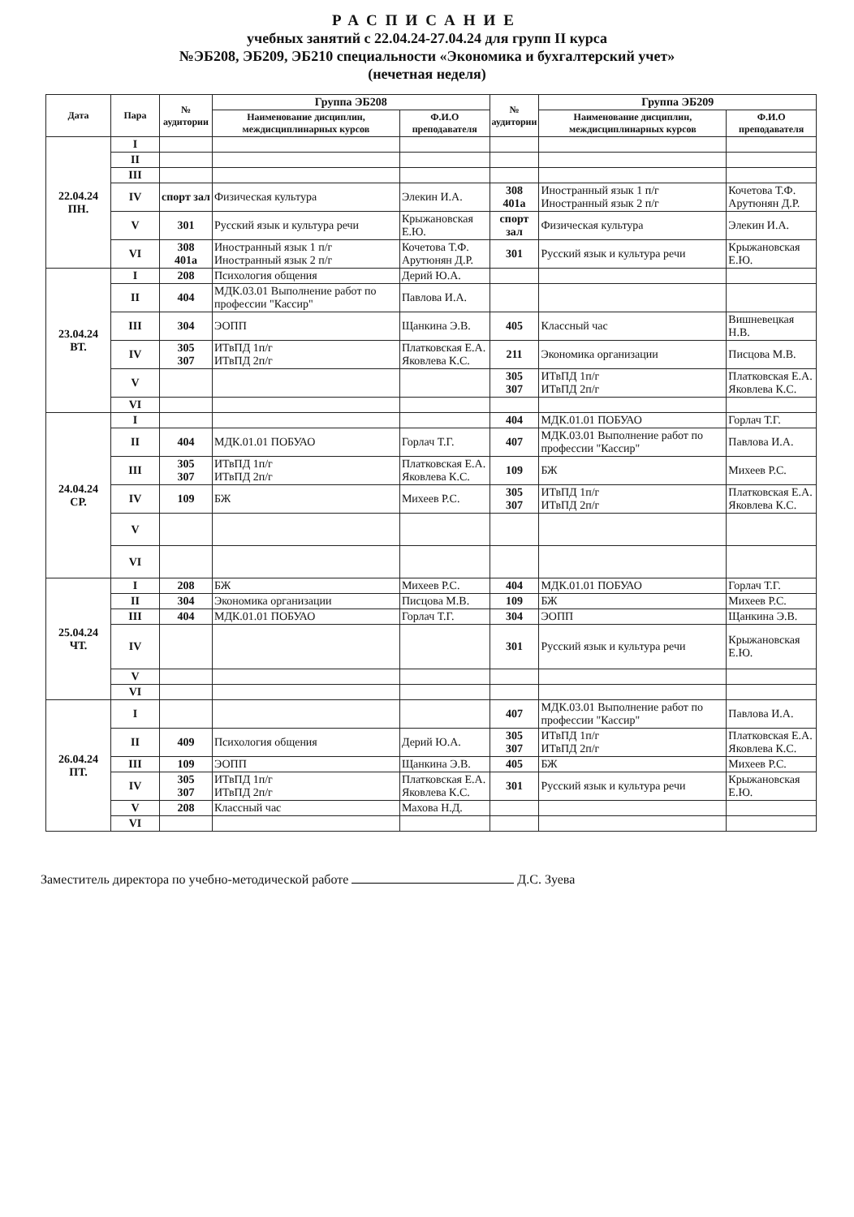РАСПИСАНИЕ
учебных занятий с 22.04.24-27.04.24 для групп II курса
№ЭБ208, ЭБ209, ЭБ210 специальности «Экономика и бухгалтерский учет»
(нечетная неделя)
| Дата | Пара | № аудитории | Группа ЭБ208 | | № аудитории | Группа ЭБ209 | |
| --- | --- | --- | --- | --- | --- | --- | --- |
| | | | Наименование дисциплин, междисциплинарных курсов | Ф.И.О преподавателя | | Наименование дисциплин, междисциплинарных курсов | Ф.И.О преподавателя |
| 22.04.24 ПН. | I | | | | | | |
| | II | | | | | | |
| | III | | | | | | |
| | IV | спорт зал | Физическая культура | Элекин И.А. | 308 401а | Иностранный язык 1 п/г Иностранный язык 2 п/г | Кочетова Т.Ф. Арутюнян Д.Р. |
| | V | 301 | Русский язык и культура речи | Крыжановская Е.Ю. | спорт зал | Физическая культура | Элекин И.А. |
| | VI | 308 401а | Иностранный язык 1 п/г Иностранный язык 2 п/г | Кочетова Т.Ф. Арутюнян Д.Р. | 301 | Русский язык и культура речи | Крыжановская Е.Ю. |
| 23.04.24 ВТ. | I | 208 | Психология общения | Дерий Ю.А. | | | |
| | II | 404 | МДК.03.01 Выполнение работ по профессии "Кассир" | Павлова И.А. | | | |
| | III | 304 | ЭОПП | Щанкина Э.В. | 405 | Классный час | Вишневецкая Н.В. |
| | IV | 305 307 | ИТвПД 1п/г ИТвПД 2п/г | Платковская Е.А. Яковлева К.С. | 211 | Экономика организации | Писцова М.В. |
| | V | | | | 305 307 | ИТвПД 1п/г ИТвПД 2п/г | Платковская Е.А. Яковлева К.С. |
| | VI | | | | | | |
| 24.04.24 СР. | I | | | | 404 | МДК.01.01 ПОБУАО | Горлач Т.Г. |
| | II | 404 | МДК.01.01 ПОБУАО | Горлач Т.Г. | 407 | МДК.03.01 Выполнение работ по профессии "Кассир" | Павлова И.А. |
| | III | 305 307 | ИТвПД 1п/г ИТвПД 2п/г | Платковская Е.А. Яковлева К.С. | 109 | БЖ | Михеев Р.С. |
| | IV | 109 | БЖ | Михеев Р.С. | 305 307 | ИТвПД 1п/г ИТвПД 2п/г | Платковская Е.А. Яковлева К.С. |
| | V | | | | | | |
| | VI | | | | | | |
| 25.04.24 ЧТ. | I | 208 | БЖ | Михеев Р.С. | 404 | МДК.01.01 ПОБУАО | Горлач Т.Г. |
| | II | 304 | Экономика организации | Писцова М.В. | 109 | БЖ | Михеев Р.С. |
| | III | 404 | МДК.01.01 ПОБУАО | Горлач Т.Г. | 304 | ЭОПП | Щанкина Э.В. |
| | IV | | | | 301 | Русский язык и культура речи | Крыжановская Е.Ю. |
| | V | | | | | | |
| | VI | | | | | | |
| 26.04.24 ПТ. | I | | | | 407 | МДК.03.01 Выполнение работ по профессии "Кассир" | Павлова И.А. |
| | II | 409 | Психология общения | Дерий Ю.А. | 305 307 | ИТвПД 1п/г ИТвПД 2п/г | Платковская Е.А. Яковлева К.С. |
| | III | 109 | ЭОПП | Щанкина Э.В. | 405 | БЖ | Михеев Р.С. |
| | IV | 305 307 | ИТвПД 1п/г ИТвПД 2п/г | Платковская Е.А. Яковлева К.С. | 301 | Русский язык и культура речи | Крыжановская Е.Ю. |
| | V | 208 | Классный час | Махова Н.Д. | | | |
| | VI | | | | | | |
Заместитель директора по учебно-методической работе Д.С. Зуева